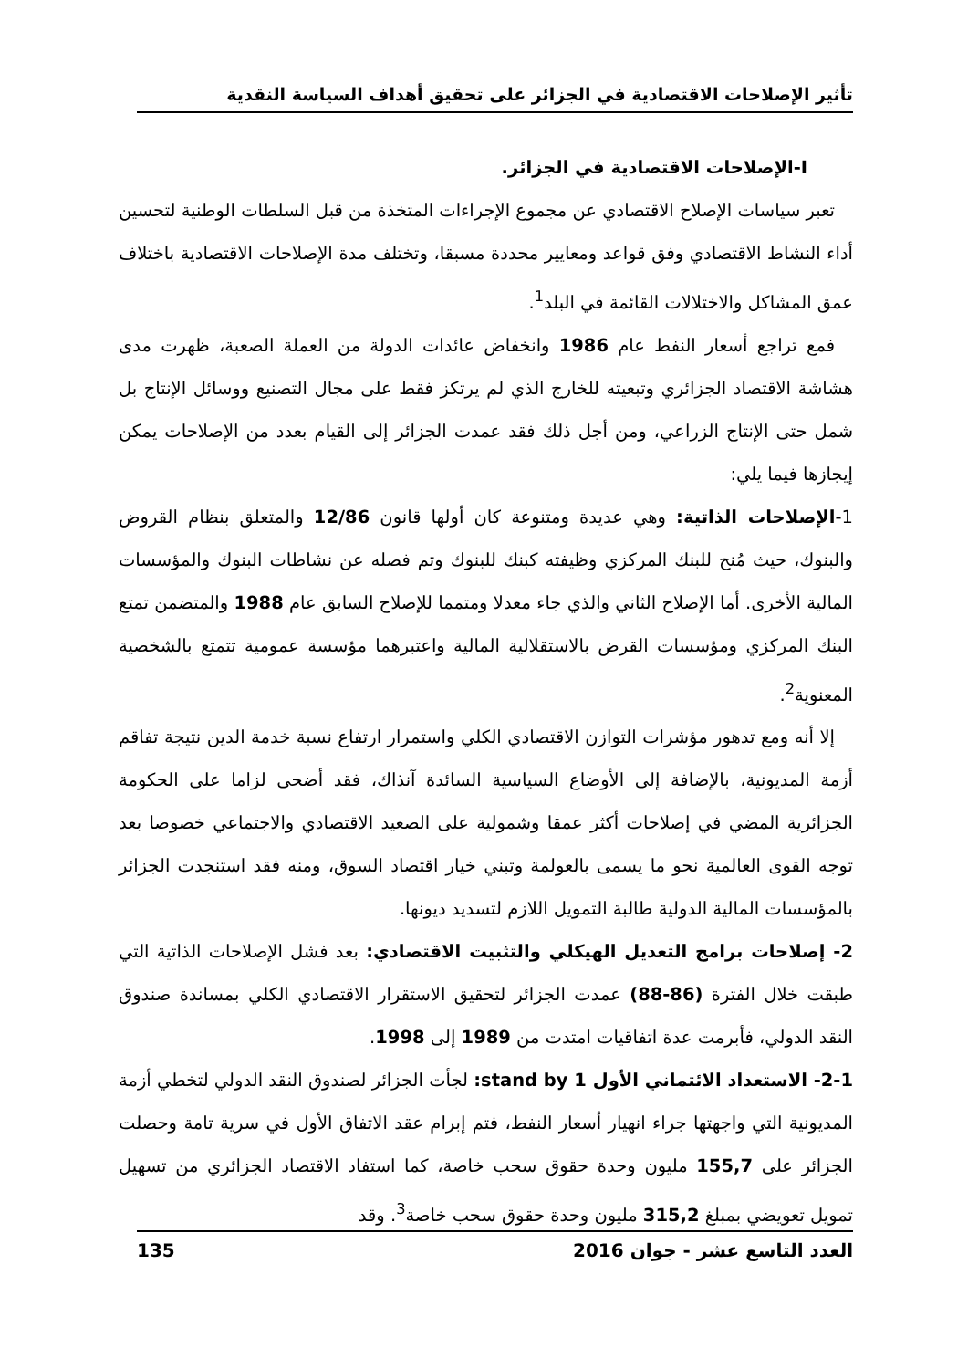تأثير الإصلاحات الاقتصادية في الجزائر على تحقيق أهداف السياسة النقدية
I-الإصلاحات الاقتصادية في الجزائر.
تعبر سياسات الإصلاح الاقتصادي عن مجموع الإجراءات المتخذة من قبل السلطات الوطنية لتحسين أداء النشاط الاقتصادي وفق قواعد ومعايير محددة مسبقا، وتختلف مدة الإصلاحات الاقتصادية باختلاف عمق المشاكل والاختلالات القائمة في البلد<sup>1</sup>.
فمع تراجع أسعار النفط عام 1986 وانخفاض عائدات الدولة من العملة الصعبة، ظهرت مدى هشاشة الاقتصاد الجزائري وتبعيته للخارج الذي لم يرتكز فقط على مجال التصنيع ووسائل الإنتاج بل شمل حتى الإنتاج الزراعي، ومن أجل ذلك فقد عمدت الجزائر إلى القيام بعدد من الإصلاحات يمكن إيجازها فيما يلي:
1-الإصلاحات الذاتية: وهي عديدة ومتنوعة كان أولها قانون 12/86 والمتعلق بنظام القروض والبنوك، حيث مُنح للبنك المركزي وظيفته كبنك للبنوك وتم فصله عن نشاطات البنوك والمؤسسات المالية الأخرى. أما الإصلاح الثاني والذي جاء معدلا ومتمما للإصلاح السابق عام 1988 والمتضمن تمتع البنك المركزي ومؤسسات القرض بالاستقلالية المالية واعتبرهما مؤسسة عمومية تتمتع بالشخصية المعنوية<sup>2</sup>.
إلا أنه ومع تدهور مؤشرات التوازن الاقتصادي الكلي واستمرار ارتفاع نسبة خدمة الدين نتيجة تفاقم أزمة المديونية، بالإضافة إلى الأوضاع السياسية السائدة آنذاك، فقد أضحى لزاما على الحكومة الجزائرية المضي في إصلاحات أكثر عمقا وشمولية على الصعيد الاقتصادي والاجتماعي خصوصا بعد توجه القوى العالمية نحو ما يسمى بالعولمة وتبني خيار اقتصاد السوق، ومنه فقد استنجدت الجزائر بالمؤسسات المالية الدولية طالبة التمويل اللازم لتسديد ديونها.
2- إصلاحات برامج التعديل الهيكلي والتثبيت الاقتصادي: بعد فشل الإصلاحات الذاتية التي طبقت خلال الفترة (86-88) عمدت الجزائر لتحقيق الاستقرار الاقتصادي الكلي بمساندة صندوق النقد الدولي، فأبرمت عدة اتفاقيات امتدت من 1989 إلى 1998.
2-1- الاستعداد الائتماني الأول stand by 1: لجأت الجزائر لصندوق النقد الدولي لتخطي أزمة المديونية التي واجهتها جراء انهيار أسعار النفط، فتم إبرام عقد الاتفاق الأول في سرية تامة وحصلت الجزائر على 155,7 مليون وحدة حقوق سحب خاصة، كما استفاد الاقتصاد الجزائري من تسهيل تمويل تعويضي بمبلغ 315,2 مليون وحدة حقوق سحب خاصة<sup>3</sup>. وقد
العدد التاسع عشر - جوان 2016 135